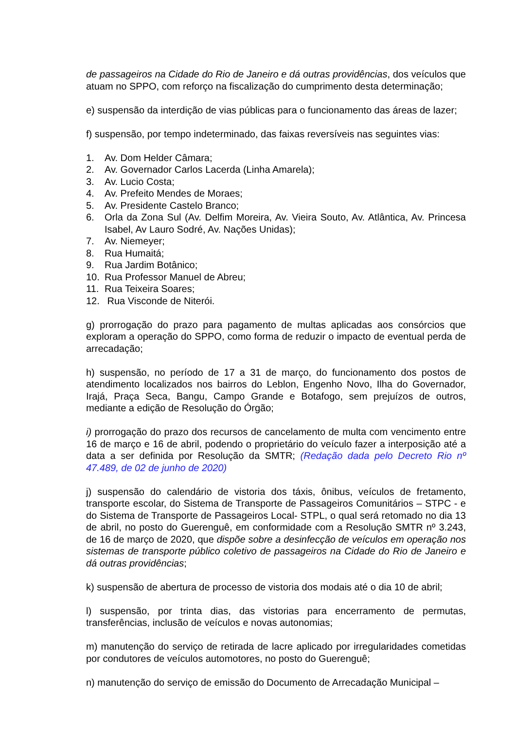de passageiros na Cidade do Rio de Janeiro e dá outras providências, dos veículos que atuam no SPPO, com reforço na fiscalização do cumprimento desta determinação;
e) suspensão da interdição de vias públicas para o funcionamento das áreas de lazer;
f) suspensão, por tempo indeterminado, das faixas reversíveis nas seguintes vias:
1. Av. Dom Helder Câmara;
2. Av. Governador Carlos Lacerda (Linha Amarela);
3. Av. Lucio Costa;
4. Av. Prefeito Mendes de Moraes;
5. Av. Presidente Castelo Branco;
6. Orla da Zona Sul (Av. Delfim Moreira, Av. Vieira Souto, Av. Atlântica, Av. Princesa Isabel, Av Lauro Sodré, Av. Nações Unidas);
7. Av. Niemeyer;
8. Rua Humaitá;
9. Rua Jardim Botânico;
10. Rua Professor Manuel de Abreu;
11. Rua Teixeira Soares;
12. Rua Visconde de Niterói.
g) prorrogação do prazo para pagamento de multas aplicadas aos consórcios que exploram a operação do SPPO, como forma de reduzir o impacto de eventual perda de arrecadação;
h) suspensão, no período de 17 a 31 de março, do funcionamento dos postos de atendimento localizados nos bairros do Leblon, Engenho Novo, Ilha do Governador, Irajá, Praça Seca, Bangu, Campo Grande e Botafogo, sem prejuízos de outros, mediante a edição de Resolução do Órgão;
i) prorrogação do prazo dos recursos de cancelamento de multa com vencimento entre 16 de março e 16 de abril, podendo o proprietário do veículo fazer a interposição até a data a ser definida por Resolução da SMTR; (Redação dada pelo Decreto Rio nº 47.489, de 02 de junho de 2020)
j) suspensão do calendário de vistoria dos táxis, ônibus, veículos de fretamento, transporte escolar, do Sistema de Transporte de Passageiros Comunitários – STPC - e do Sistema de Transporte de Passageiros Local- STPL, o qual será retomado no dia 13 de abril, no posto do Guerenguê, em conformidade com a Resolução SMTR nº 3.243, de 16 de março de 2020, que dispõe sobre a desinfecção de veículos em operação nos sistemas de transporte público coletivo de passageiros na Cidade do Rio de Janeiro e dá outras providências;
k) suspensão de abertura de processo de vistoria dos modais até o dia 10 de abril;
l) suspensão, por trinta dias, das vistorias para encerramento de permutas, transferências, inclusão de veículos e novas autonomias;
m) manutenção do serviço de retirada de lacre aplicado por irregularidades cometidas por condutores de veículos automotores, no posto do Guerenguê;
n) manutenção do serviço de emissão do Documento de Arrecadação Municipal –